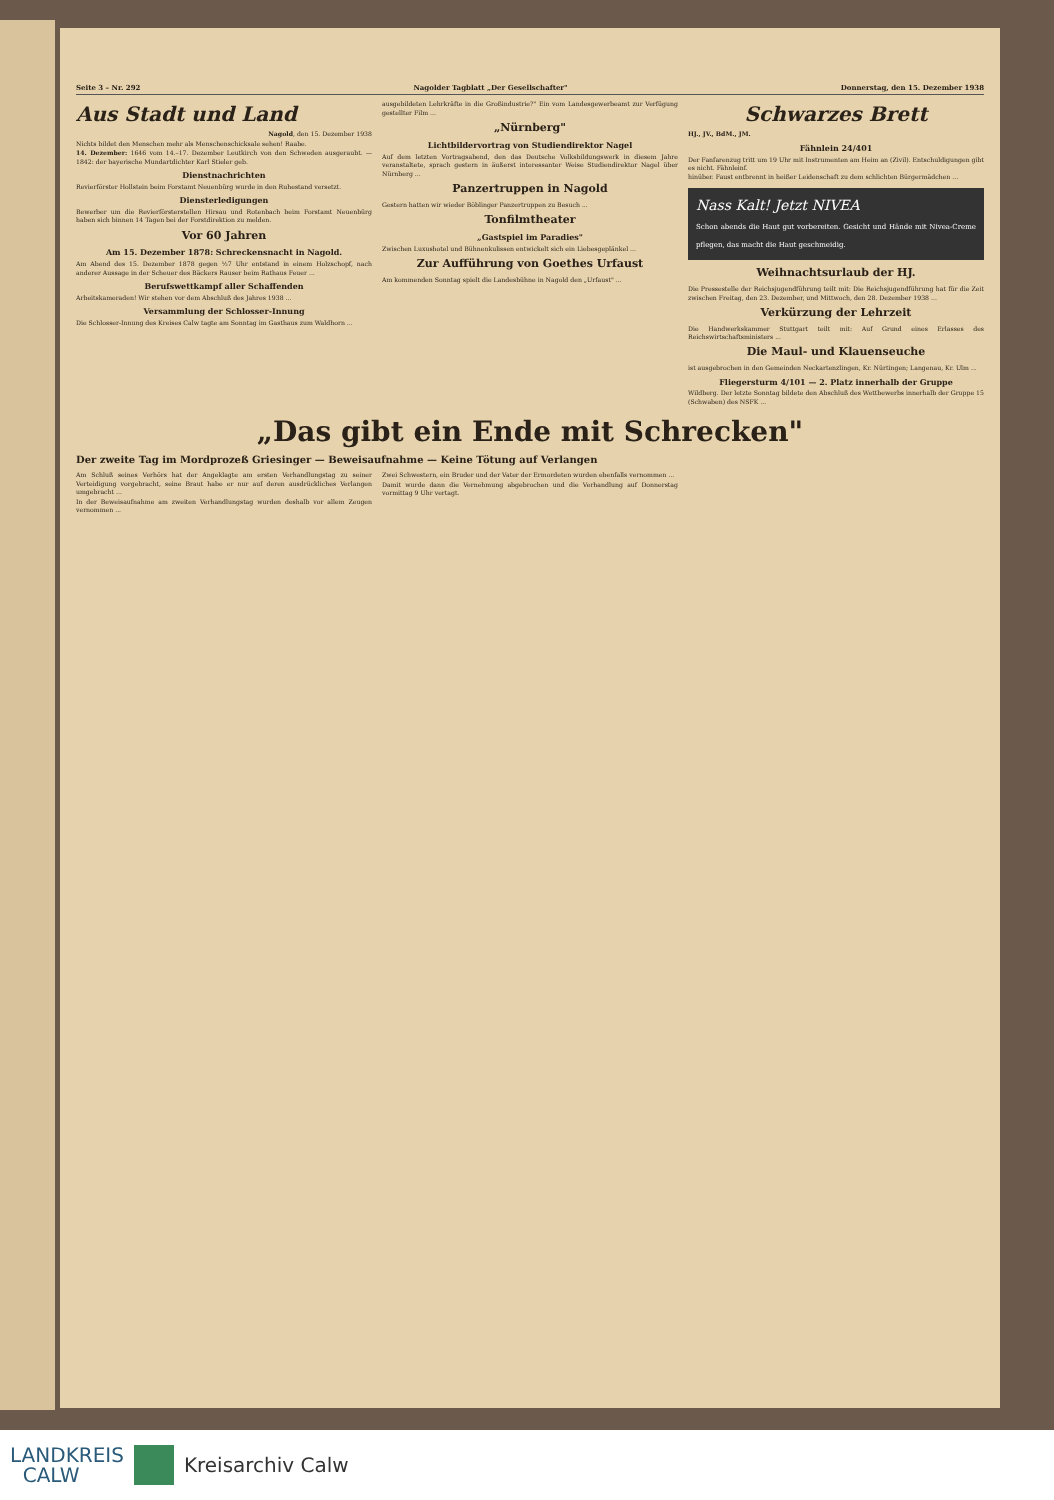Seite 3 – Nr. 292 Nagolder Tagblatt „Der Gesellschafter" Donnerstag, den 15. Dezember 1938
Aus Stadt und Land
Nagold, den 15. Dezember 1938
Nichts bildet den Menschen mehr als Menschenschicksale sehen! Raabe.
14. Dezember: 1646 vom 14.–17. Dezember Leutkirch von den Schweden ausgeraubt. — 1842: der bayerische Mundartdichter Karl Stieler geb.
Dienstnachrichten
Revierförster Hollstein beim Forstamt Neuenbürg wurde in den Ruhestand versetzt.
Diensterledigungen
Bewerber um die Revierförsterstellen Hirsau und Rotenbach beim Forstamt Neuenbürg haben sich binnen 14 Tagen bei der Forstdirektion zu melden.
Vor 60 Jahren
Am 15. Dezember 1878: Schreckensnacht in Nagold.
Am Abend des 15. Dezember 1878 gegen ½7 Uhr entstand in einem Holzschopf, nach anderer Aussage in der Scheuer des Bäckers Rauser beim Rathaus Feuer ...
Berufswettkampf aller Schaffenden
Arbeitskameraden! Wir stehen vor dem Abschluß des Jahres 1938 ...
Versammlung der Schlosser-Innung
Die Schlosser-Innung des Kreises Calw tagte am Sonntag im Gasthaus zum Waldhorn ...
ausgebildeten Lehrkräfte in die Großindustrie?" Ein vom Landesgewerbeamt zur Verfügung gestellter Film ...
„Nürnberg"
Lichtbildervortrag von Studiendirektor Nagel
Auf dem letzten Vortragsabend, den das Deutsche Volksbildungswerk in diesem Jahre veranstaltete, sprach gestern in äußerst interessanter Weise Studiendirektor Nagel über Nürnberg ...
Panzertruppen in Nagold
Gestern hatten wir wieder Böblinger Panzertruppen zu Besuch ...
Tonfilmtheater
„Gastspiel im Paradies"
Zwischen Luxushotel und Bühnenkulissen entwickelt sich ein Liebesgeplänkel ...
Zur Aufführung von Goethes Urfaust
Am kommenden Sonntag spielt die Landesbühne in Nagold den „Urfaust" ...
Schwarzes Brett
HJ., JV., BdM., JM.
Fähnlein 24/401
Der Fanfarenzug tritt um 19 Uhr mit Instrumenten am Heim an (Zivil). Entschuldigungen gibt es nicht. Fähnleinf.
hinüber. Faust entbrennt in heißer Leidenschaft zu dem schlichten Bürgermädchen ...
Nass Kalt! Jetzt NIVEA
Schon abends die Haut gut vorbereiten. Gesicht und Hände mit Nivea-Creme pflegen, das macht die Haut geschmeidig.
Weihnachtsurlaub der HJ.
Die Pressestelle der Reichsjugendführung teilt mit: Die Reichsjugendführung hat für die Zeit zwischen Freitag, den 23. Dezember, und Mittwoch, den 28. Dezember 1938 ...
Verkürzung der Lehrzeit
Die Handwerkskammer Stuttgart teilt mit: Auf Grund eines Erlasses des Reichswirtschaftsministers ...
Die Maul- und Klauenseuche
ist ausgebrochen in den Gemeinden Neckartenzlingen, Kr. Nürtingen; Langenau, Kr. Ulm ...
Fliegersturm 4/101 — 2. Platz innerhalb der Gruppe
Wildberg. Der letzte Sonntag bildete den Abschluß des Wettbewerbs innerhalb der Gruppe 15 (Schwaben) des NSFK ...
„Das gibt ein Ende mit Schrecken"
Der zweite Tag im Mordprozeß Griesinger — Beweisaufnahme — Keine Tötung auf Verlangen
Am Schluß seines Verhörs hat der Angeklagte am ersten Verhandlungstag zu seiner Verteidigung vorgebracht, seine Braut habe er nur auf deren ausdrückliches Verlangen umgebracht ...
In der Beweisaufnahme am zweiten Verhandlungstag wurden deshalb vor allem Zeugen vernommen ...
Zwei Schwestern, ein Bruder und der Vater der Ermordeten wurden ebenfalls vernommen ...
Damit wurde dann die Vernehmung abgebrochen und die Verhandlung auf Donnerstag vormittag 9 Uhr vertagt.
LANDKREIS
CALW
Kreisarchiv Calw